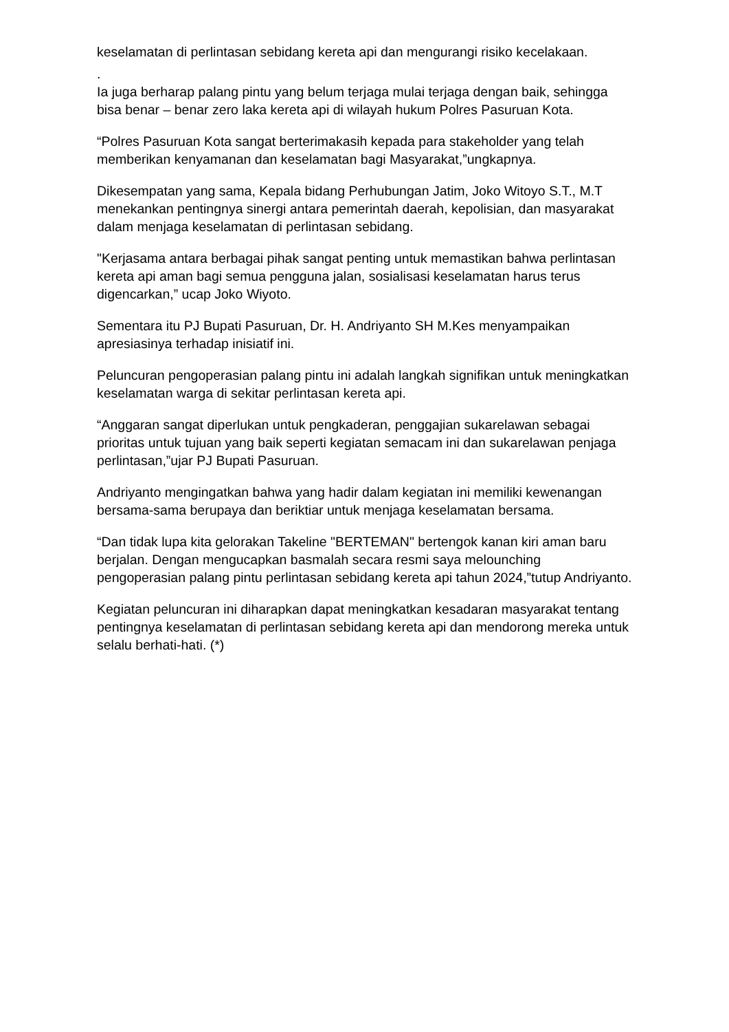keselamatan di perlintasan sebidang kereta api dan mengurangi risiko kecelakaan.
.
Ia juga berharap palang pintu yang belum terjaga mulai terjaga dengan baik, sehingga bisa benar – benar zero laka kereta api di wilayah hukum Polres Pasuruan Kota.
“Polres Pasuruan Kota sangat berterimakasih kepada para stakeholder yang telah memberikan kenyamanan dan keselamatan bagi Masyarakat,”ungkapnya.
Dikesempatan yang sama, Kepala bidang Perhubungan Jatim, Joko Witoyo S.T., M.T menekankan pentingnya sinergi antara pemerintah daerah, kepolisian, dan masyarakat dalam menjaga keselamatan di perlintasan sebidang.
"Kerjasama antara berbagai pihak sangat penting untuk memastikan bahwa perlintasan kereta api aman bagi semua pengguna jalan, sosialisasi keselamatan harus terus digencarkan,” ucap Joko Wiyoto.
Sementara itu PJ Bupati Pasuruan, Dr. H. Andriyanto SH M.Kes menyampaikan apresiasinya terhadap inisiatif ini.
Peluncuran pengoperasian palang pintu ini adalah langkah signifikan untuk meningkatkan keselamatan warga di sekitar perlintasan kereta api.
“Anggaran sangat diperlukan untuk pengkaderan, penggajian sukarelawan sebagai prioritas untuk tujuan yang baik seperti kegiatan semacam ini dan sukarelawan penjaga perlintasan,”ujar PJ Bupati Pasuruan.
Andriyanto mengingatkan bahwa yang hadir dalam kegiatan ini memiliki kewenangan bersama-sama berupaya dan beriktiar untuk menjaga keselamatan bersama.
“Dan tidak lupa kita gelorakan Takeline "BERTEMAN" bertengok kanan kiri aman baru berjalan. Dengan mengucapkan basmalah secara resmi saya melounching pengoperasian palang pintu perlintasan sebidang kereta api tahun 2024,”tutup Andriyanto.
Kegiatan peluncuran ini diharapkan dapat meningkatkan kesadaran masyarakat tentang pentingnya keselamatan di perlintasan sebidang kereta api dan mendorong mereka untuk selalu berhati-hati. (*)